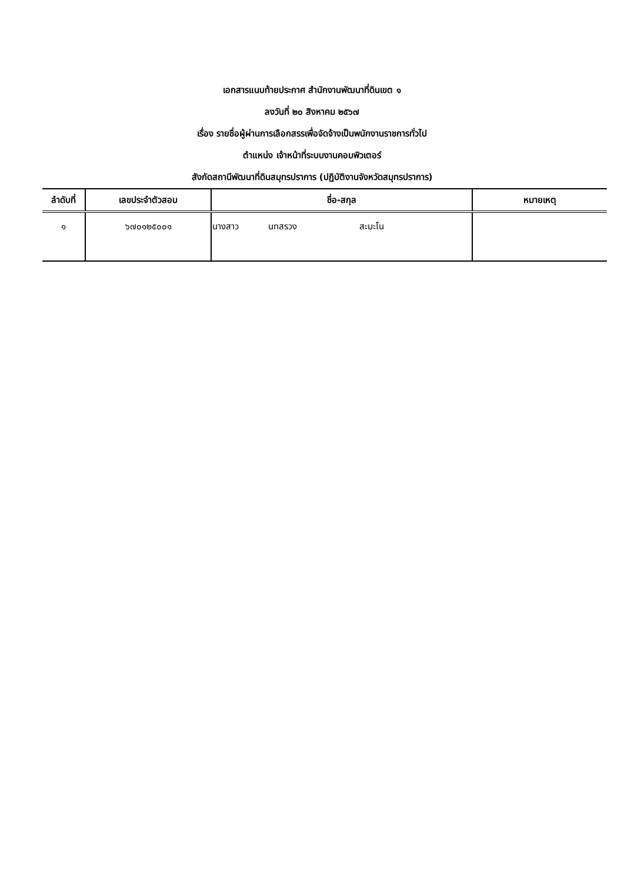เอกสารแนบท้ายประกาศ สำนักงานพัฒนาที่ดินเขต ๑
ลงวันที่ ๒๐ สิงหาคม ๒๕๖๗
เรื่อง รายชื่อผู้ผ่านการเลือกสรรเพื่อจัดจ้างเป็นพนักงานราชการทั่วไป
ตำแหน่ง เจ้าหน้าที่ระบบงานคอมพิวเตอร์
สังกัดสถานีพัฒนาที่ดินสมุทรปราการ (ปฏิบัติงานจังหวัดสมุทรปราการ)
| ลำดับที่ | เลขประจำตัวสอบ | ชื่อ-สกุล | หมายเหตุ |
| --- | --- | --- | --- |
| ๑ | ๖๗๐๑๒๕๐๐๑ | นางสาว นทสรวง สะมะโน | |